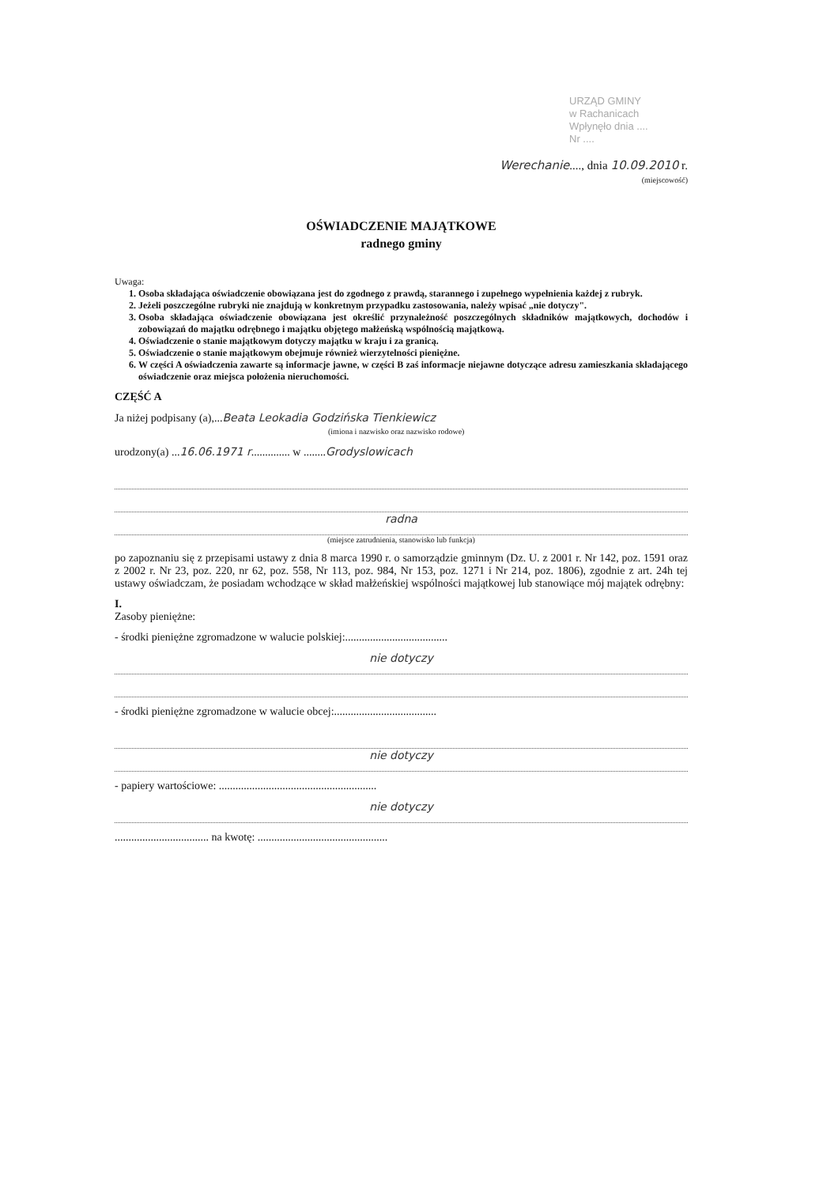URZĄD GMINY
w Rachanicach
Wpłynęło dnia ....
Nr ....
Werechanie...., dnia 10.09.2010 r.
(miejscowość)
OŚWIADCZENIE MAJĄTKOWE
radnego gminy
Uwaga:
1. Osoba składająca oświadczenie obowiązana jest do zgodnego z prawdą, starannego i zupełnego wypełnienia każdej z rubryk.
2. Jeżeli poszczególne rubryki nie znajdują w konkretnym przypadku zastosowania, należy wpisać „nie dotyczy".
3. Osoba składająca oświadczenie obowiązana jest określić przynależność poszczególnych składników majątkowych, dochodów i zobowiązań do majątku odrębnego i majątku objętego małżeńską wspólnością majątkową.
4. Oświadczenie o stanie majątkowym dotyczy majątku w kraju i za granicą.
5. Oświadczenie o stanie majątkowym obejmuje również wierzytelności pieniężne.
6. W części A oświadczenia zawarte są informacje jawne, w części B zaś informacje niejawne dotyczące adresu zamieszkania składającego oświadczenie oraz miejsca położenia nieruchomości.
CZĘŚĆ A
Ja niżej podpisany (a),...Beata Leokadia Godzińska Tienkiewicz
(imiona i nazwisko oraz nazwisko rodowe)
urodzony(a) ...16.06.1971 r.............. w ........Grodyslowicach
radna
(miejsce zatrudnienia, stanowisko lub funkcja)
po zapoznaniu się z przepisami ustawy z dnia 8 marca 1990 r. o samorządzie gminnym (Dz. U. z 2001 r. Nr 142, poz. 1591 oraz z 2002 r. Nr 23, poz. 220, nr 62, poz. 558, Nr 113, poz. 984, Nr 153, poz. 1271 i Nr 214, poz. 1806), zgodnie z art. 24h tej ustawy oświadczam, że posiadam wchodzące w skład małżeńskiej wspólności majątkowej lub stanowiące mój majątek odrębny:
I.
Zasoby pieniężne:
- środki pieniężne zgromadzone w walucie polskiej:.....................................
nie dotyczy
- środki pieniężne zgromadzone w walucie obcej:.....................................
nie dotyczy
- papiery wartościowe: .........................................................
nie dotyczy
.................................. na kwotę: ...............................................